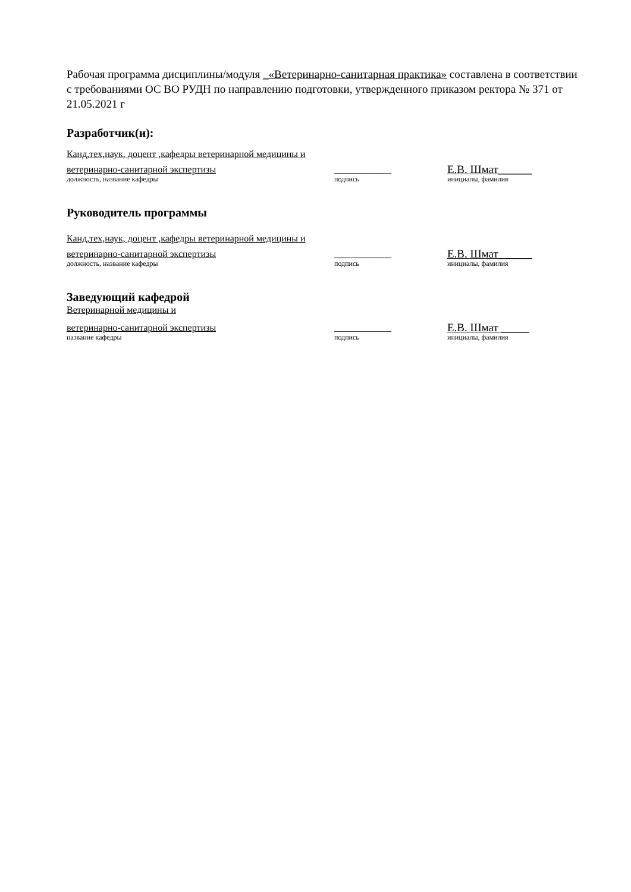Рабочая программа дисциплины/модуля _«Ветеринарно-санитарная практика» составлена в соответствии с требованиями ОС ВО РУДН по направлению подготовки, утвержденного приказом ректора № 371 от 21.05.2021 г
Разработчик(и):
Канд,тех,наук, доцент ,кафедры ветеринарной медицины и
ветеринарно-санитарной экспертизы ____________ Е.В. Шмат______
должность, название кафедры подпись инициалы, фамилия
Руководитель программы
Канд,тех,наук, доцент ,кафедры ветеринарной медицины и
ветеринарно-санитарной экспертизы ____________ Е.В. Шмат______
должность, название кафедры подпись инициалы, фамилия
Заведующий кафедрой
Ветеринарной медицины и
ветеринарно-санитарной экспертизы ____________ Е.В. Шмат _____
название кафедры подпись инициалы, фамилия